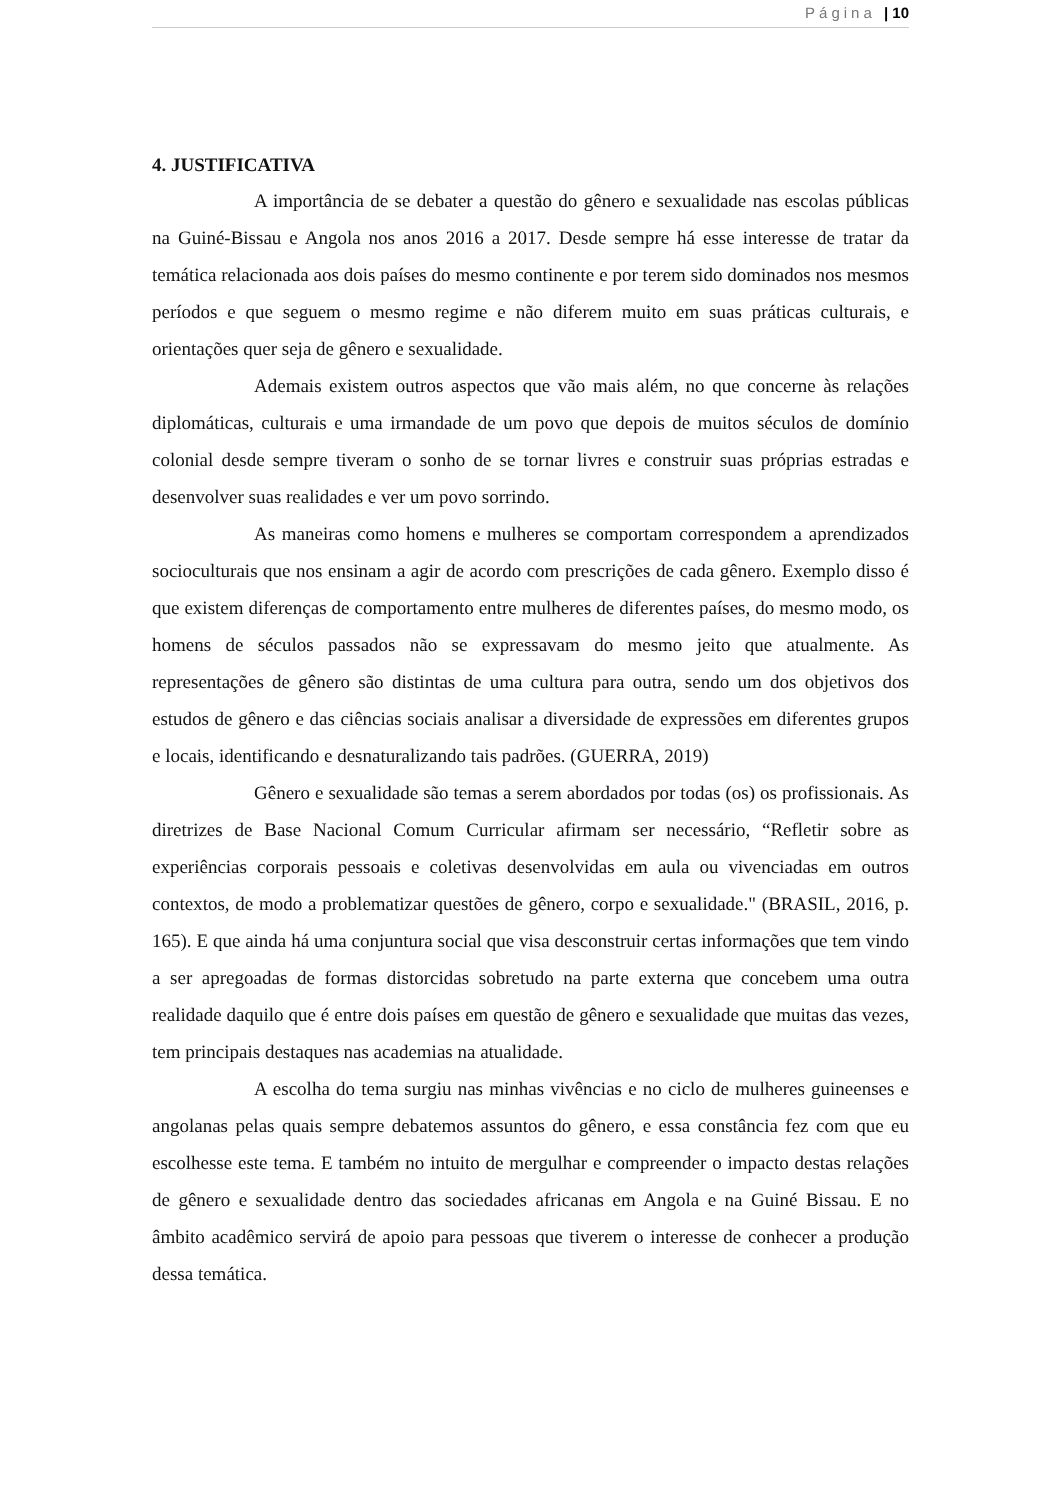Página | 10
4. JUSTIFICATIVA
A importância de se debater a questão do gênero e sexualidade nas escolas públicas na Guiné-Bissau e Angola nos anos 2016 a 2017. Desde sempre há esse interesse de tratar da temática relacionada aos dois países do mesmo continente e por terem sido dominados nos mesmos períodos e que seguem o mesmo regime e não diferem muito em suas práticas culturais, e orientações quer seja de gênero e sexualidade.
Ademais existem outros aspectos que vão mais além, no que concerne às relações diplomáticas, culturais e uma irmandade de um povo que depois de muitos séculos de domínio colonial desde sempre tiveram o sonho de se tornar livres e construir suas próprias estradas e desenvolver suas realidades e ver um povo sorrindo.
As maneiras como homens e mulheres se comportam correspondem a aprendizados socioculturais que nos ensinam a agir de acordo com prescrições de cada gênero. Exemplo disso é que existem diferenças de comportamento entre mulheres de diferentes países, do mesmo modo, os homens de séculos passados não se expressavam do mesmo jeito que atualmente. As representações de gênero são distintas de uma cultura para outra, sendo um dos objetivos dos estudos de gênero e das ciências sociais analisar a diversidade de expressões em diferentes grupos e locais, identificando e desnaturalizando tais padrões. (GUERRA, 2019)
Gênero e sexualidade são temas a serem abordados por todas (os) os profissionais. As diretrizes de Base Nacional Comum Curricular afirmam ser necessário, “Refletir sobre as experiências corporais pessoais e coletivas desenvolvidas em aula ou vivenciadas em outros contextos, de modo a problematizar questões de gênero, corpo e sexualidade." (BRASIL, 2016, p. 165). E que ainda há uma conjuntura social que visa desconstruir certas informações que tem vindo a ser apregoadas de formas distorcidas sobretudo na parte externa que concebem uma outra realidade daquilo que é entre dois países em questão de gênero e sexualidade que muitas das vezes, tem principais destaques nas academias na atualidade.
A escolha do tema surgiu nas minhas vivências e no ciclo de mulheres guineenses e angolanas pelas quais sempre debatemos assuntos do gênero, e essa constância fez com que eu escolhesse este tema. E também no intuito de mergulhar e compreender o impacto destas relações de gênero e sexualidade dentro das sociedades africanas em Angola e na Guiné Bissau. E no âmbito acadêmico servirá de apoio para pessoas que tiverem o interesse de conhecer a produção dessa temática.